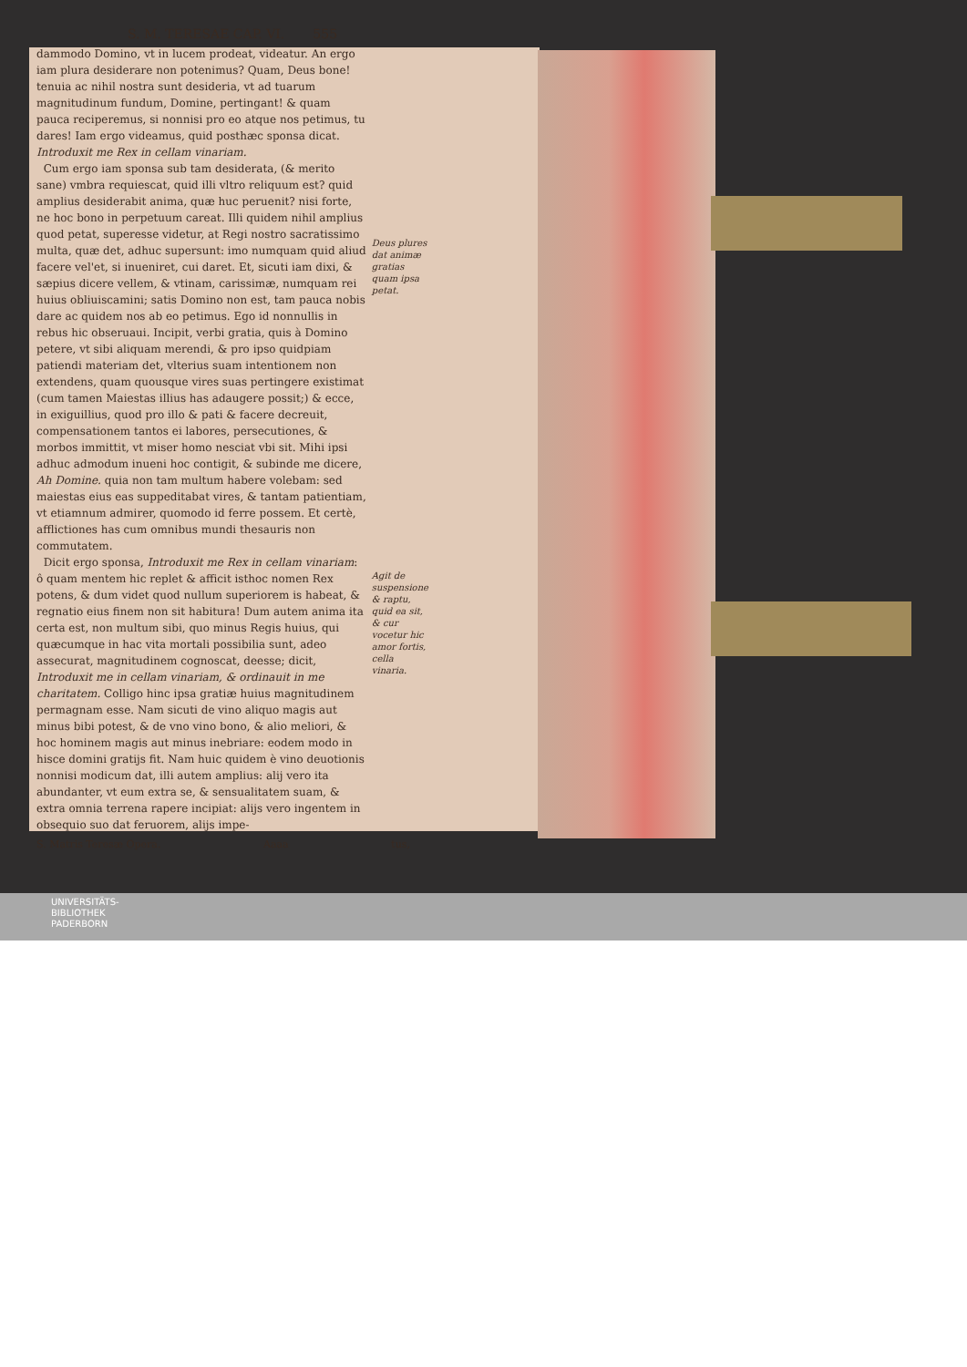S. M. TERESAE CAP. VI. 555
dammodo Domino, vt in lucem prodeat, videatur. An ergo iam plura desiderare non potenimus? Quam, Deus bone! tenuia ac nihil nostra sunt desideria, vt ad tuarum magnitudinum fundum, Domine, pertingant! & quam pauca reciperemus, si nonnisi pro eo atque nos petimus, tu dares! Iam ergo videamus, quid posthæc sponsa dicat. Introduxit me Rex in cellam vinariam.
Cum ergo iam sponsa sub tam desiderata, (& merito sane) vmbra requiescat, quid illi vltro reliquum est? quid amplius desiderabit anima, quæ huc peruenit? nisi forte, ne hoc bono in perpetuum careat. Illi quidem nihil amplius quod petat, superesse videtur, at Regi nostro sacratissimo multa, quæ det, adhuc supersunt: imo numquam quid aliud facere vel'et, si inueniret, cui daret. Et, sicuti iam dixi, & sæpius dicere vellem, & vtinam, carissimæ, numquam rei huius obliuiscamini; satis Domino non est, tam pauca nobis dare ac quidem nos ab eo petimus. Ego id nonnullis in rebus hic obseruaui. Incipit, verbi gratia, quis à Domino petere, vt sibi aliquam merendi, & pro ipso quidpiam patiendi materiam det, vlterius suam intentionem non extendens, quam quousque vires suas pertingere existimat (cum tamen Maiestas illius has adaugere possit;) & ecce, in exiguillius, quod pro illo & pati & facere decreuit, compensationem tantos ei labores, persecutiones, & morbos immittit, vt miser homo nesciat vbi sit. Mihi ipsi adhuc admodum inueni hoc contigit, & subinde me dicere, Ah Domine. quia non tam multum habere volebam: sed maiestas eius eas suppeditabat vires, & tantam patientiam, vt etiamnum admirer, quomodo id ferre possem. Et certè, afflictiones has cum omnibus mundi thesauris non commutatem.
Dicit ergo sponsa, Introduxit me Rex in cellam vinariam: ô quam mentem hic replet & afficit isthoc nomen Rex potens, & dum videt quod nullum superiorem is habeat, & regnatio eius finem non sit habitura! Dum autem anima ita certa est, non multum sibi, quo minus Regis huius, qui quæcumque in hac vita mortali possibilia sunt, adeo assecurat, magnitudinem cognoscat, deesse; dicit, Introduxit me in cellam vinariam, & ordinauit in me charitatem. Colligo hinc ipsa gratiæ huius magnitudinem permagnam esse. Nam sicuti de vino aliquo magis aut minus bibi potest, & de vno vino bono, & alio meliori, & hoc hominem magis aut minus inebriare: eodem modo in hisce domini gratijs fit. Nam huic quidem è vino deuotionis nonnisi modicum dat, illi autem amplius: alij vero ita abundanter, vt eum extra se, & sensualitatem suam, & extra omnia terrena rapere incipiat: alijs vero ingentem in obsequio suo dat feruorem, alijs impe-
Deus plures dat animæ gratias quam ipsa petat.
Agit de suspensione & raptu, quid ea sit, & cur vocetur hic amor fortis, cella vinaria.
S. Matris Teresæ Opera. Aaaa tus,
UNIVERSITÄTS-
BIBLIOTHEK
PADERBORN